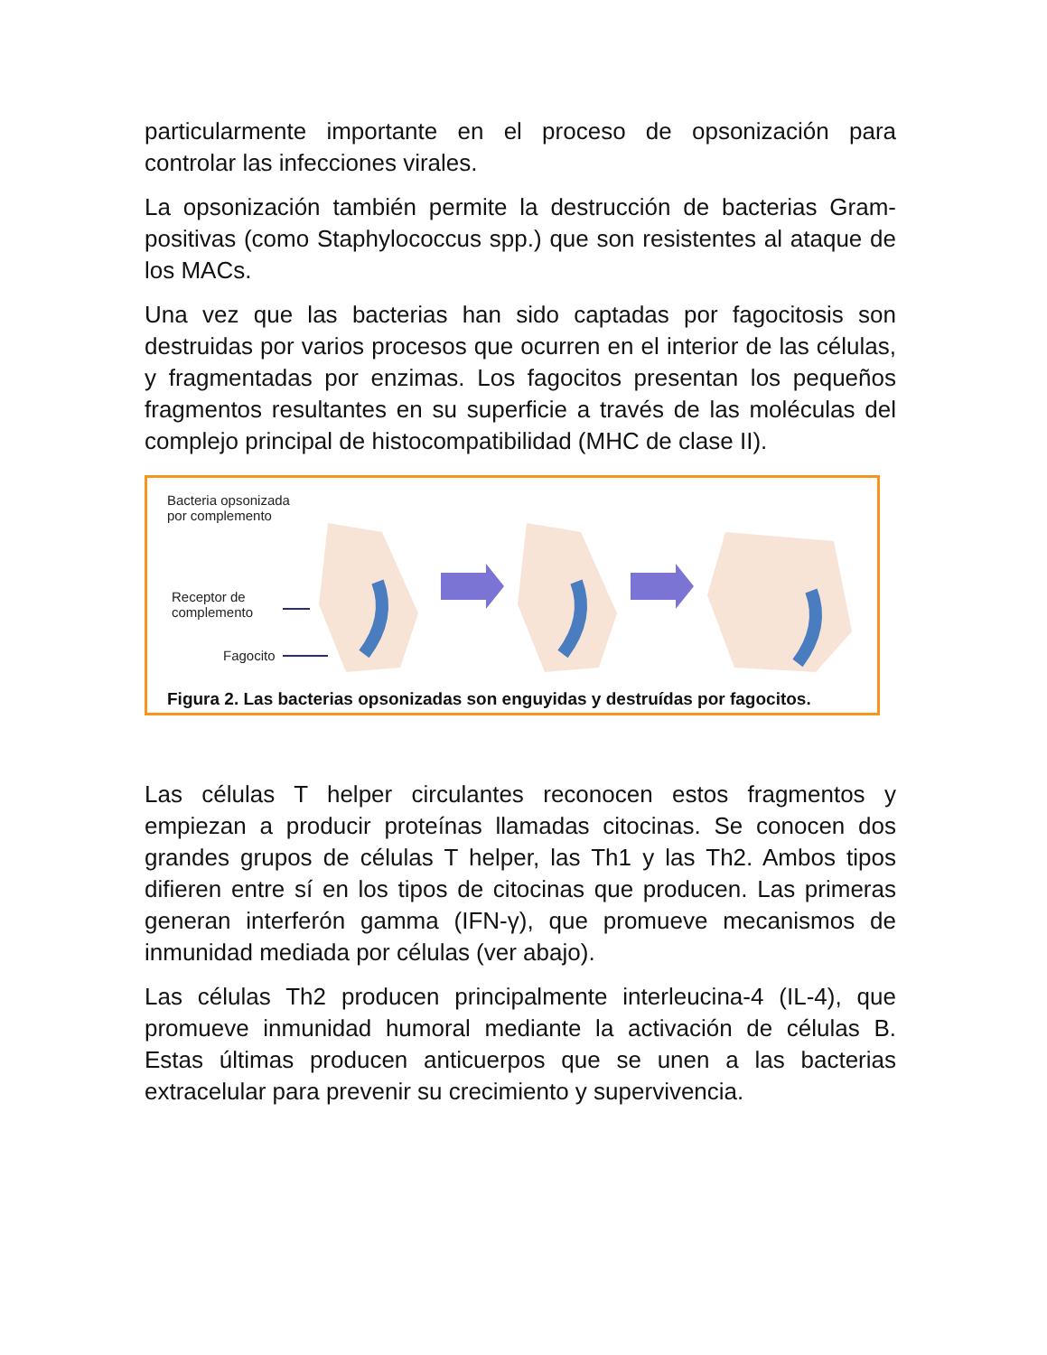particularmente importante en el proceso de opsonización para controlar las infecciones virales.
La opsonización también permite la destrucción de bacterias Gram-positivas (como Staphylococcus spp.) que son resistentes al ataque de los MACs.
Una vez que las bacterias han sido captadas por fagocitosis son destruidas por varios procesos que ocurren en el interior de las células, y fragmentadas por enzimas. Los fagocitos presentan los pequeños fragmentos resultantes en su superficie a través de las moléculas del complejo principal de histocompatibilidad (MHC de clase II).
Bacteria opsonizada
por complemento
Receptor de
complemento
Fagocito
Figura 2. Las bacterias opsonizadas son enguyidas y destruídas por fagocitos.
Las células T helper circulantes reconocen estos fragmentos y empiezan a producir proteínas llamadas citocinas. Se conocen dos grandes grupos de células T helper, las Th1 y las Th2. Ambos tipos difieren entre sí en los tipos de citocinas que producen. Las primeras generan interferón gamma (IFN-γ), que promueve mecanismos de inmunidad mediada por células (ver abajo).
Las células Th2 producen principalmente interleucina-4 (IL-4), que promueve inmunidad humoral mediante la activación de células B. Estas últimas producen anticuerpos que se unen a las bacterias extracelular para prevenir su crecimiento y supervivencia.